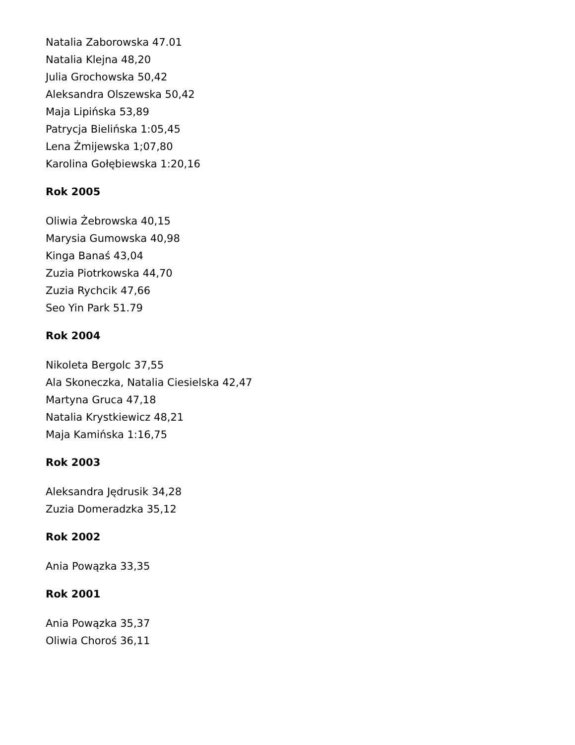Natalia Zaborowska 47.01
Natalia Klejna 48,20
Julia Grochowska 50,42
Aleksandra Olszewska 50,42
Maja Lipińska 53,89
Patrycja Bielińska 1:05,45
Lena Żmijewska 1;07,80
Karolina Gołębiewska 1:20,16
Rok 2005
Oliwia Żebrowska 40,15
Marysia Gumowska 40,98
Kinga Banaś 43,04
Zuzia Piotrkowska 44,70
Zuzia Rychcik 47,66
Seo Yin Park 51.79
Rok 2004
Nikoleta Bergolc 37,55
Ala Skoneczka, Natalia Ciesielska 42,47
Martyna Gruca 47,18
Natalia Krystkiewicz 48,21
Maja Kamińska 1:16,75
Rok 2003
Aleksandra Jędrusik 34,28
Zuzia Domeradzka 35,12
Rok 2002
Ania Powązka 33,35
Rok 2001
Ania Powązka 35,37
Oliwia Choroś 36,11